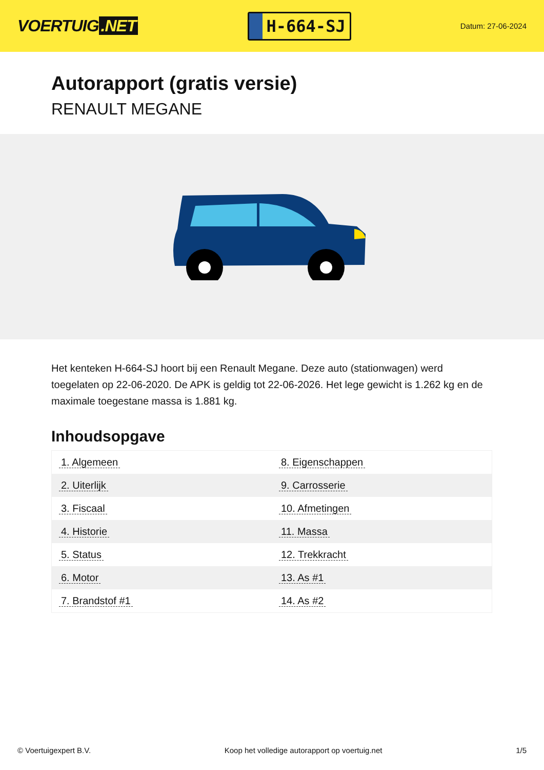VOERTUIG.NET
H-664-SJ
Datum: 27-06-2024
Autorapport (gratis versie)
RENAULT MEGANE
Het kenteken H-664-SJ hoort bij een Renault Megane. Deze auto (stationwagen) werd toegelaten op 22-06-2020. De APK is geldig tot 22-06-2026. Het lege gewicht is 1.262 kg en de maximale toegestane massa is 1.881 kg.
Inhoudsopgave
| 1. Algemeen | 8. Eigenschappen |
| 2. Uiterlijk | 9. Carrosserie |
| 3. Fiscaal | 10. Afmetingen |
| 4. Historie | 11. Massa |
| 5. Status | 12. Trekkracht |
| 6. Motor | 13. As #1 |
| 7. Brandstof #1 | 14. As #2 |
© Voertuigexpert B.V. Koop het volledige autorapport op voertuig.net 1/5